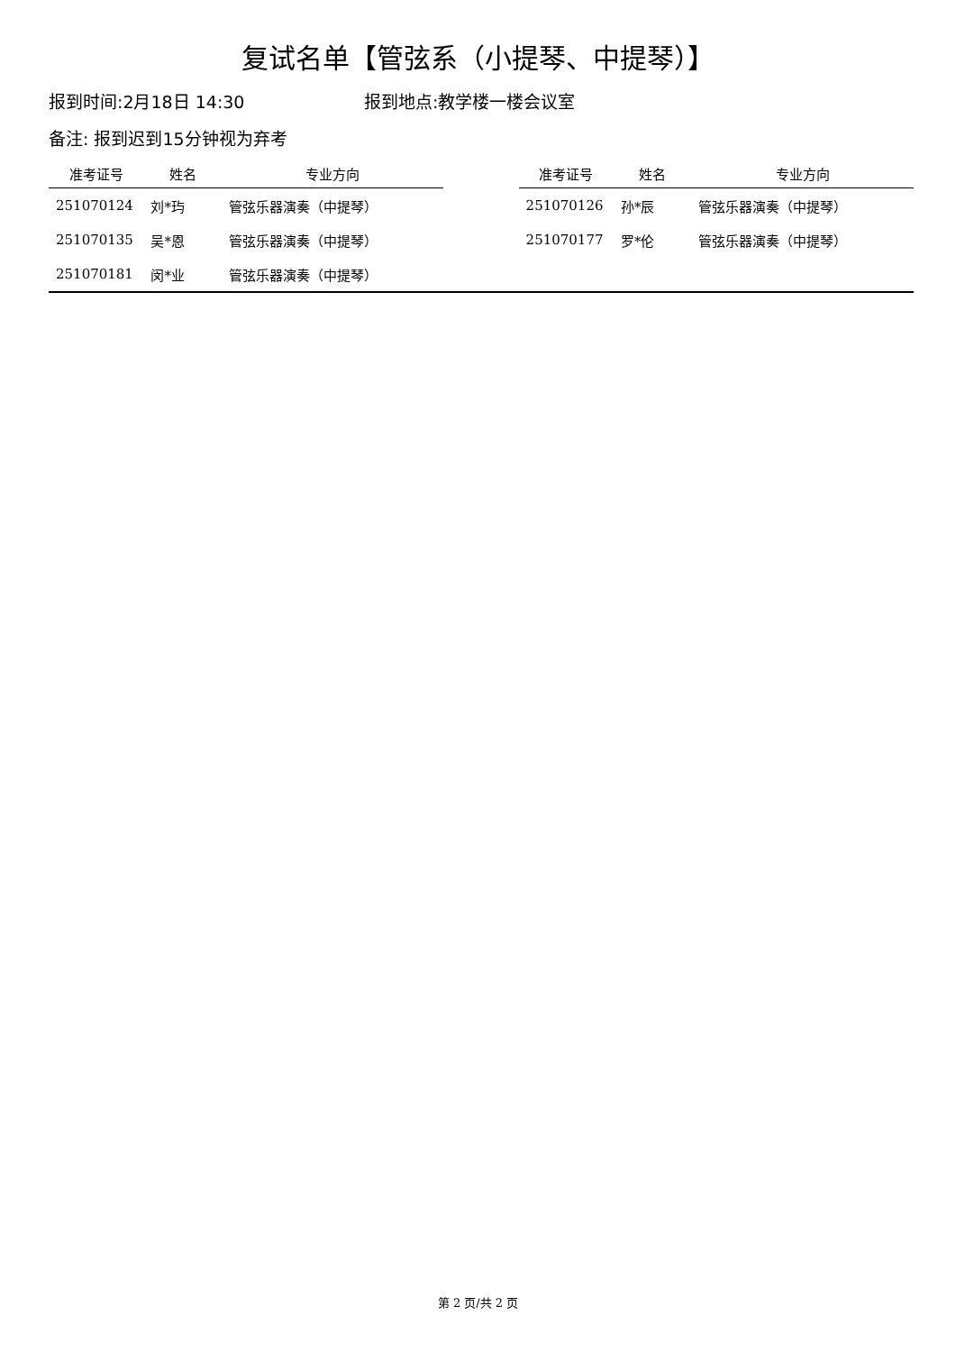复试名单【管弦系（小提琴、中提琴）】
报到时间:2月18日 14:30 报到地点:教学楼一楼会议室
备注: 报到迟到15分钟视为弃考
| 准考证号 | 姓名 | 专业方向 | | 准考证号 | 姓名 | 专业方向 |
| --- | --- | --- | --- | --- | --- | --- |
| 251070124 | 刘*玙 | 管弦乐器演奏（中提琴） | | 251070126 | 孙*辰 | 管弦乐器演奏（中提琴） |
| 251070135 | 吴*恩 | 管弦乐器演奏（中提琴） | | 251070177 | 罗*伦 | 管弦乐器演奏（中提琴） |
| 251070181 | 闵*业 | 管弦乐器演奏（中提琴） | | | | |
第 2 页/共 2 页